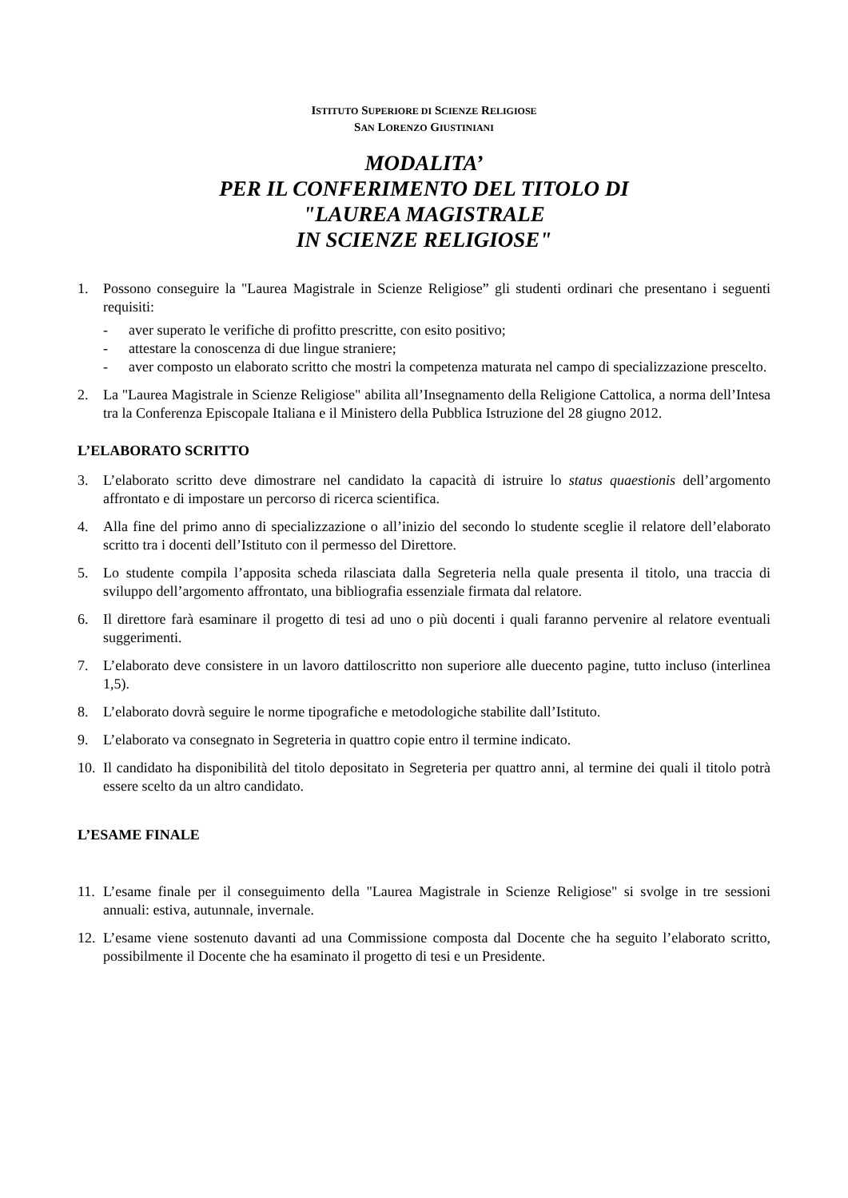ISTITUTO SUPERIORE DI SCIENZE RELIGIOSE
SAN LORENZO GIUSTINIANI
MODALITA’
PER IL CONFERIMENTO DEL TITOLO DI
"LAUREA MAGISTRALE
IN SCIENZE RELIGIOSE"
1. Possono conseguire la "Laurea Magistrale in Scienze Religiose” gli studenti ordinari che presentano i seguenti requisiti:
- aver superato le verifiche di profitto prescritte, con esito positivo;
- attestare la conoscenza di due lingue straniere;
- aver composto un elaborato scritto che mostri la competenza maturata nel campo di specializzazione prescelto.
2. La "Laurea Magistrale in Scienze Religiose" abilita all’Insegnamento della Religione Cattolica, a norma dell’Intesa tra la Conferenza Episcopale Italiana e il Ministero della Pubblica Istruzione del 28 giugno 2012.
L’ELABORATO SCRITTO
3. L’elaborato scritto deve dimostrare nel candidato la capacità di istruire lo status quaestionis dell’argomento affrontato e di impostare un percorso di ricerca scientifica.
4. Alla fine del primo anno di specializzazione o all’inizio del secondo lo studente sceglie il relatore dell’elaborato scritto tra i docenti dell’Istituto con il permesso del Direttore.
5. Lo studente compila l’apposita scheda rilasciata dalla Segreteria nella quale presenta il titolo, una traccia di sviluppo dell’argomento affrontato, una bibliografia essenziale firmata dal relatore.
6. Il direttore farà esaminare il progetto di tesi ad uno o più docenti i quali faranno pervenire al relatore eventuali suggerimenti.
7. L’elaborato deve consistere in un lavoro dattiloscritto non superiore alle duecento pagine, tutto incluso (interlinea 1,5).
8. L’elaborato dovrà seguire le norme tipografiche e metodologiche stabilite dall’Istituto.
9. L’elaborato va consegnato in Segreteria in quattro copie entro il termine indicato.
10.
Il candidato ha disponibilità del titolo depositato in Segreteria per quattro anni, al termine dei quali il titolo potrà essere scelto da un altro candidato.
L’ESAME FINALE
11.
L’esame finale per il conseguimento della "Laurea Magistrale in Scienze Religiose" si svolge in tre sessioni annuali: estiva, autunnale, invernale.
12.
L’esame viene sostenuto davanti ad una Commissione composta dal Docente che ha seguito l’elaborato scritto, possibilmente il Docente che ha esaminato il progetto di tesi e un Presidente.